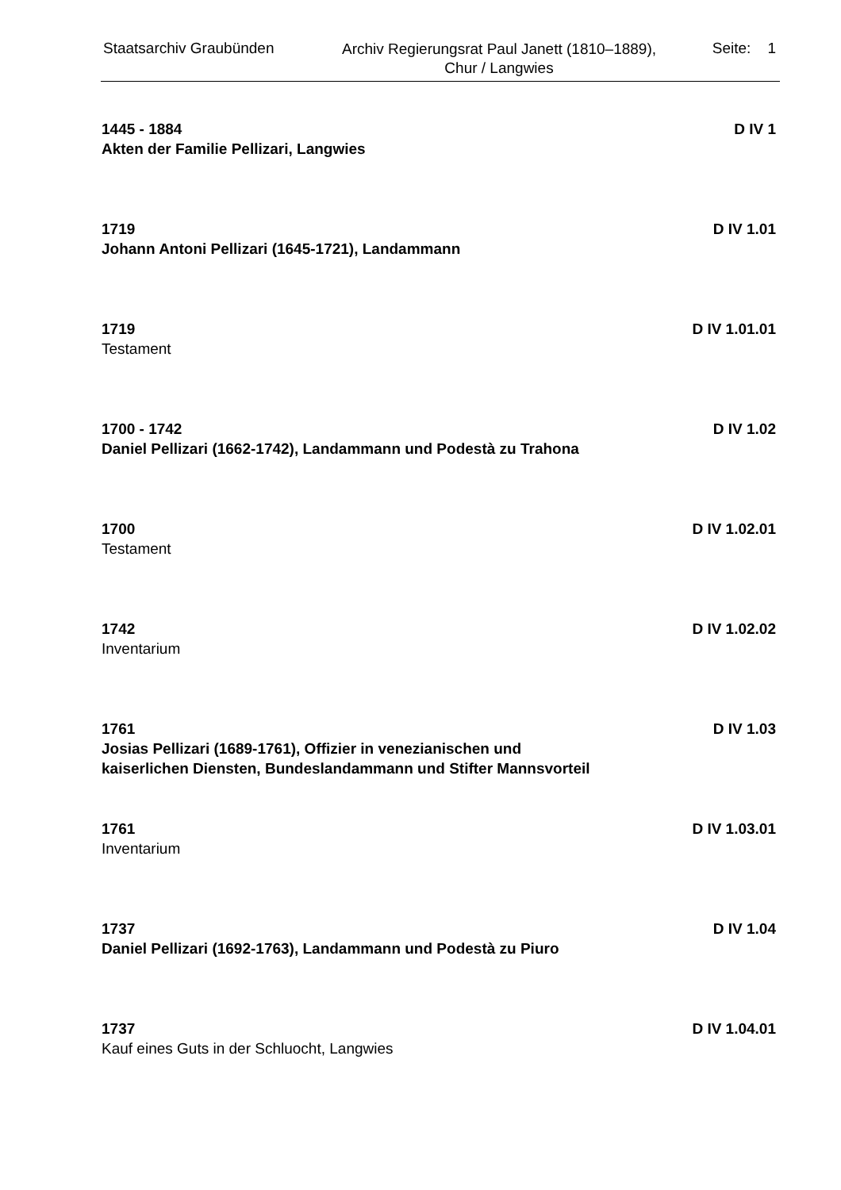Staatsarchiv Graubünden
Archiv Regierungsrat Paul Janett (1810–1889),
Chur / Langwies
Seite: 1
1445 - 1884
Akten der Familie Pellizari, Langwies
D IV 1
1719
Johann Antoni Pellizari (1645-1721), Landammann
D IV 1.01
1719
Testament
D IV 1.01.01
1700 - 1742
Daniel Pellizari (1662-1742), Landammann und Podestà zu Trahona
D IV 1.02
1700
Testament
D IV 1.02.01
1742
Inventarium
D IV 1.02.02
1761
Josias Pellizari (1689-1761), Offizier in venezianischen und kaiserlichen Diensten, Bundeslandammann und Stifter Mannsvorteil
D IV 1.03
1761
Inventarium
D IV 1.03.01
1737
Daniel Pellizari (1692-1763), Landammann und Podestà zu Piuro
D IV 1.04
1737
Kauf eines Guts in der Schluocht, Langwies
D IV 1.04.01